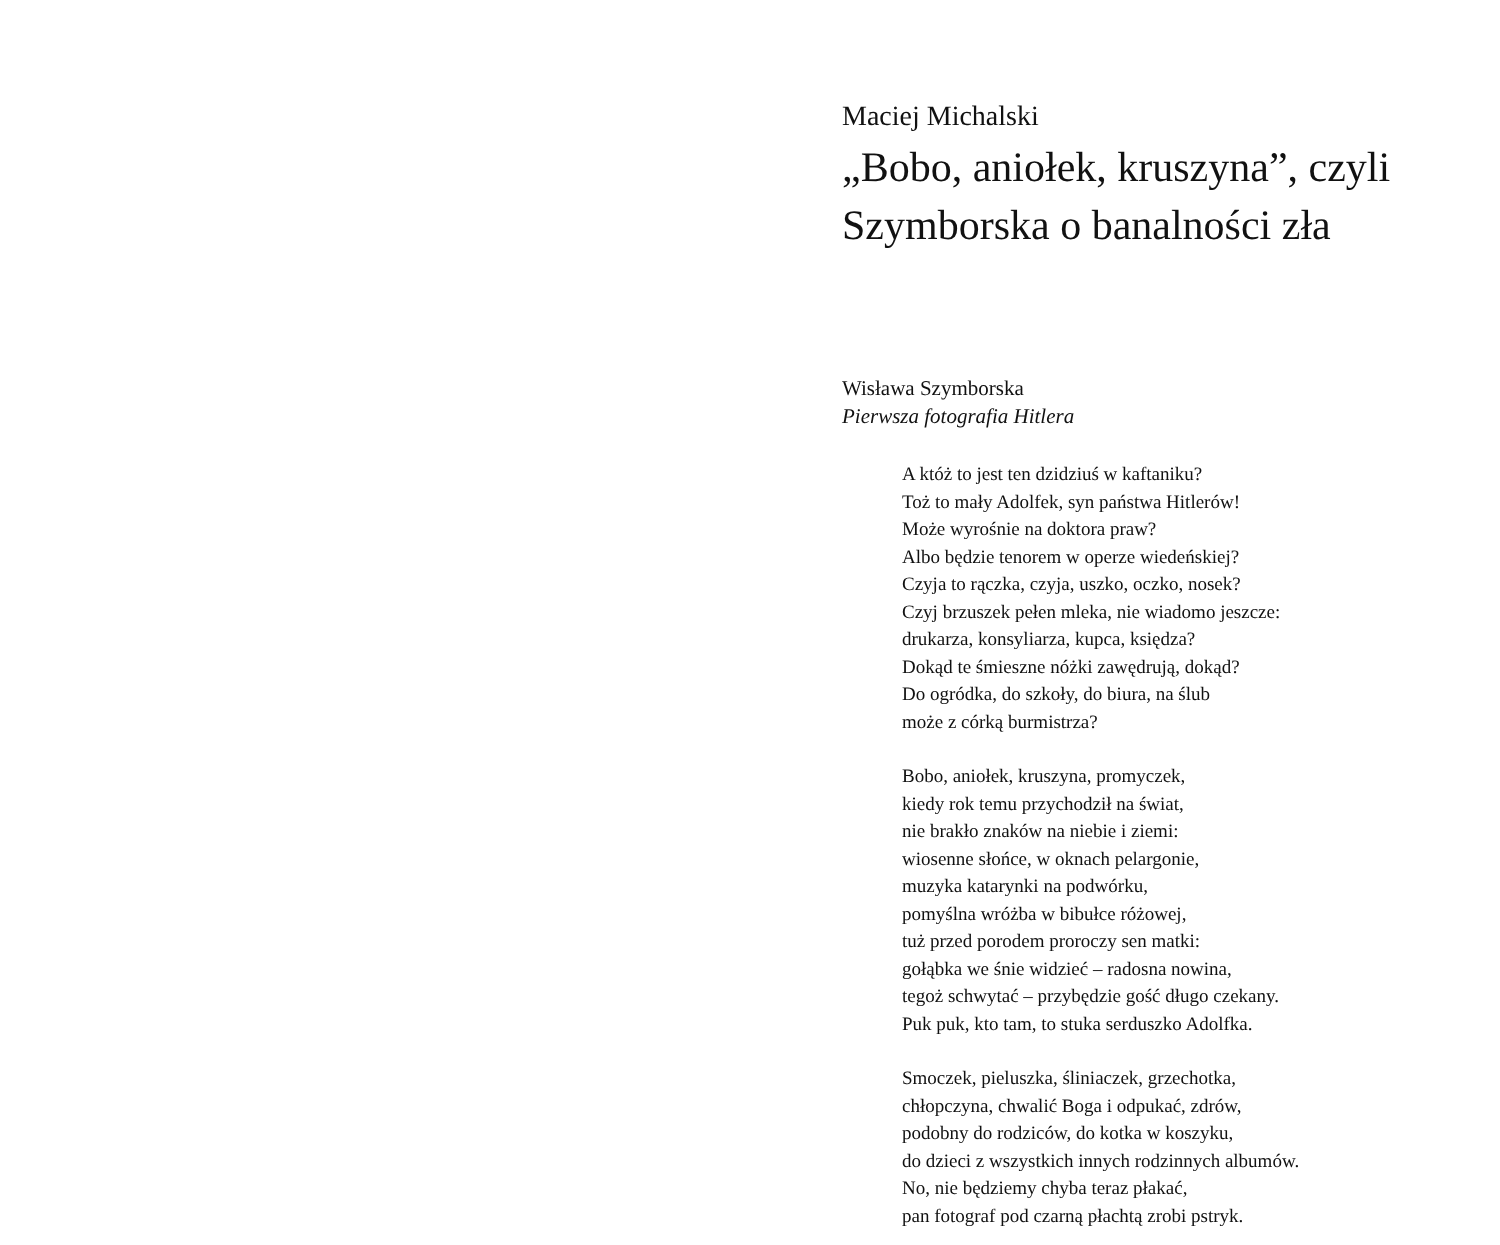Maciej Michalski
„Bobo, aniołek, kruszyna”, czyli
Szymborska o banalności zła
Wisława Szymborska
Pierwsza fotografia Hitlera
A któż to jest ten dzidziuś w kaftaniku?
Toż to mały Adolfek, syn państwa Hitlerów!
Może wyrośnie na doktora praw?
Albo będzie tenorem w operze wiedeńskiej?
Czyja to rączka, czyja, uszko, oczko, nosek?
Czyj brzuszek pełen mleka, nie wiadomo jeszcze:
drukarza, konsyliarza, kupca, księdza?
Dokąd te śmieszne nóżki zawędrują, dokąd?
Do ogródka, do szkoły, do biura, na ślub
może z córką burmistrza?
Bobo, aniołek, kruszyna, promyczek,
kiedy rok temu przychodził na świat,
nie brakło znaków na niebie i ziemi:
wiosenne słońce, w oknach pelargonie,
muzyka katarynki na podwórku,
pomyślna wróżba w bibułce różowej,
tuż przed porodem proroczy sen matki:
gołąbka we śnie widzieć – radosna nowina,
tegoż schwytać – przybędzie gość długo czekany.
Puk puk, kto tam, to stuka serduszko Adolfka.
Smoczek, pieluszka, śliniaczek, grzechotka,
chłopczyna, chwalić Boga i odpukać, zdrów,
podobny do rodziców, do kotka w koszyku,
do dzieci z wszystkich innych rodzinnych albumów.
No, nie będziemy chyba teraz płakać,
pan fotograf pod czarną płachtą zrobi pstryk.